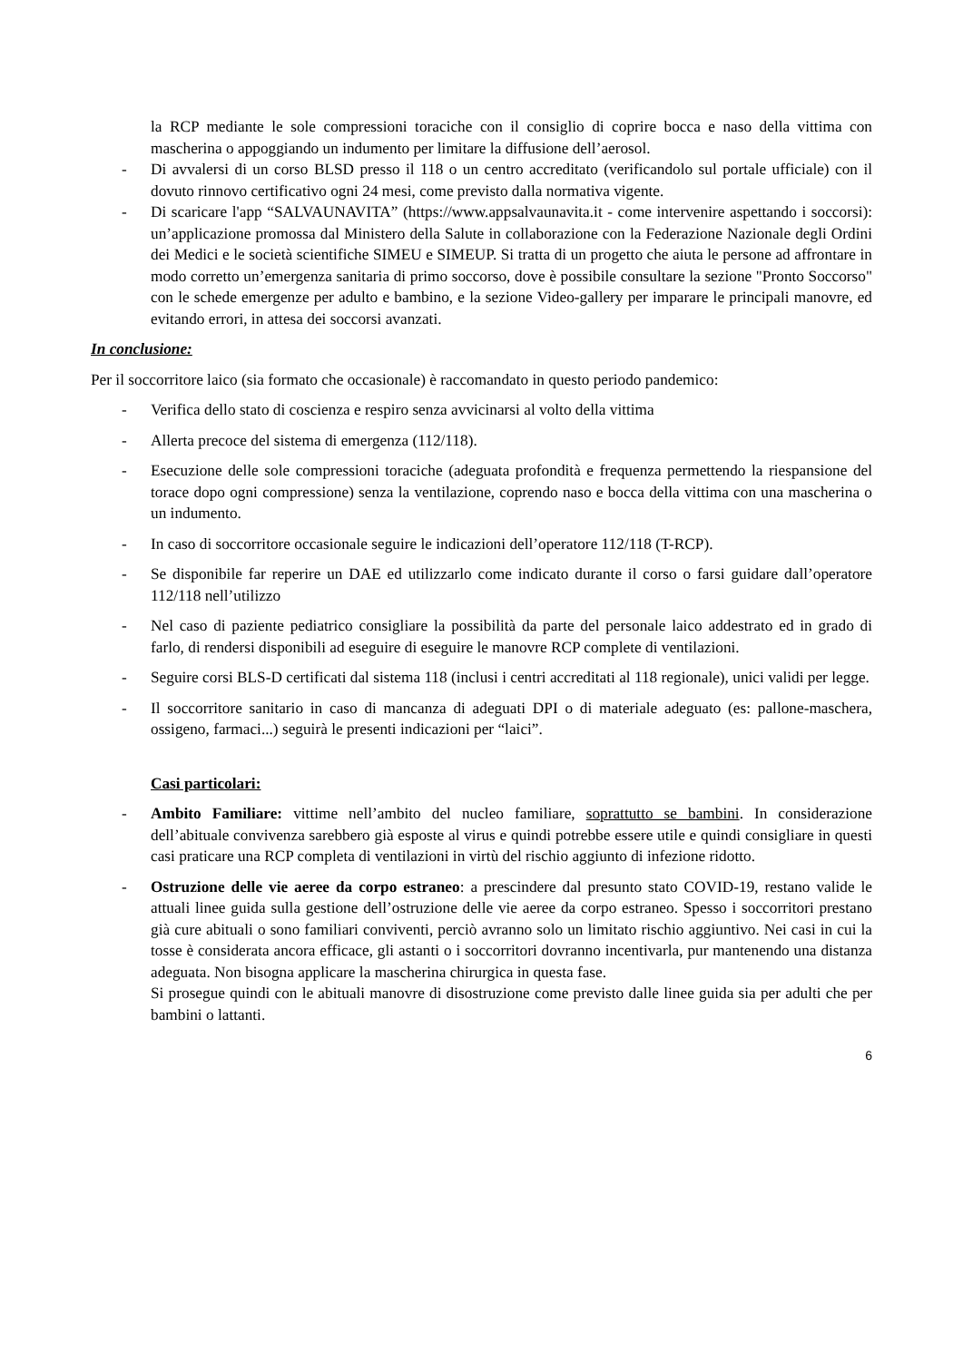la RCP mediante le sole compressioni toraciche con il consiglio di coprire bocca e naso della vittima con mascherina o appoggiando un indumento per limitare la diffusione dell’aerosol.
- Di avvalersi di un corso BLSD presso il 118 o un centro accreditato (verificandolo sul portale ufficiale) con il dovuto rinnovo certificativo ogni 24 mesi, come previsto dalla normativa vigente.
- Di scaricare l'app “SALVAUNAVITA” (https://www.appsalvaunavita.it - come intervenire aspettando i soccorsi): un’applicazione promossa dal Ministero della Salute in collaborazione con la Federazione Nazionale degli Ordini dei Medici e le società scientifiche SIMEU e SIMEUP. Si tratta di un progetto che aiuta le persone ad affrontare in modo corretto un’emergenza sanitaria di primo soccorso, dove è possibile consultare la sezione "Pronto Soccorso" con le schede emergenze per adulto e bambino, e la sezione Video-gallery per imparare le principali manovre, ed evitando errori, in attesa dei soccorsi avanzati.
In conclusione:
Per il soccorritore laico (sia formato che occasionale) è raccomandato in questo periodo pandemico:
- Verifica dello stato di coscienza e respiro senza avvicinarsi al volto della vittima
- Allerta precoce del sistema di emergenza (112/118).
- Esecuzione delle sole compressioni toraciche (adeguata profondità e frequenza permettendo la riespansione del torace dopo ogni compressione) senza la ventilazione, coprendo naso e bocca della vittima con una mascherina o un indumento.
- In caso di soccorritore occasionale seguire le indicazioni dell’operatore 112/118 (T-RCP).
- Se disponibile far reperire un DAE ed utilizzarlo come indicato durante il corso o farsi guidare dall’operatore 112/118 nell’utilizzo
- Nel caso di paziente pediatrico consigliare la possibilità da parte del personale laico addestrato ed in grado di farlo, di rendersi disponibili ad eseguire di eseguire le manovre RCP complete di ventilazioni.
- Seguire corsi BLS-D certificati dal sistema 118 (inclusi i centri accreditati al 118 regionale), unici validi per legge.
- Il soccorritore sanitario in caso di mancanza di adeguati DPI o di materiale adeguato (es: pallone-maschera, ossigeno, farmaci...) seguirà le presenti indicazioni per “laici”.
Casi particolari:
- Ambito Familiare: vittime nell’ambito del nucleo familiare, soprattutto se bambini. In considerazione dell’abituale convivenza sarebbero già esposte al virus e quindi potrebbe essere utile e quindi consigliare in questi casi praticare una RCP completa di ventilazioni in virtù del rischio aggiunto di infezione ridotto.
- Ostruzione delle vie aeree da corpo estraneo: a prescindere dal presunto stato COVID-19, restano valide le attuali linee guida sulla gestione dell’ostruzione delle vie aeree da corpo estraneo. Spesso i soccorritori prestano già cure abituali o sono familiari conviventi, perciò avranno solo un limitato rischio aggiuntivo. Nei casi in cui la tosse è considerata ancora efficace, gli astanti o i soccorritori dovranno incentivarla, pur mantenendo una distanza adeguata. Non bisogna applicare la mascherina chirurgica in questa fase.
Si prosegue quindi con le abituali manovre di disostruzione come previsto dalle linee guida sia per adulti che per bambini o lattanti.
6